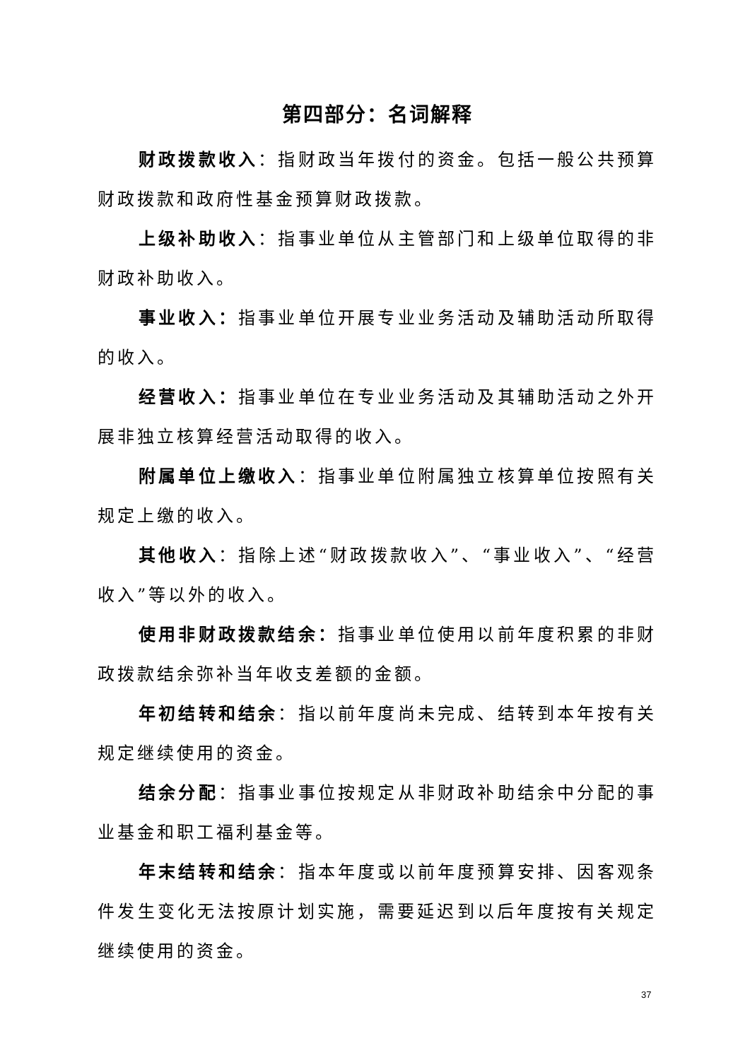第四部分：名词解释
财政拨款收入：指财政当年拨付的资金。包括一般公共预算财政拨款和政府性基金预算财政拨款。
上级补助收入：指事业单位从主管部门和上级单位取得的非财政补助收入。
事业收入：指事业单位开展专业业务活动及辅助活动所取得的收入。
经营收入：指事业单位在专业业务活动及其辅助活动之外开展非独立核算经营活动取得的收入。
附属单位上缴收入：指事业单位附属独立核算单位按照有关规定上缴的收入。
其他收入：指除上述“财政拨款收入”、“事业收入”、“经营收入”等以外的收入。
使用非财政拨款结余：指事业单位使用以前年度积累的非财政拨款结余弥补当年收支差额的金额。
年初结转和结余：指以前年度尚未完成、结转到本年按有关规定继续使用的资金。
结余分配：指事业事位按规定从非财政补助结余中分配的事业基金和职工福利基金等。
年末结转和结余：指本年度或以前年度预算安排、因客观条件发生变化无法按原计划实施，需要延迟到以后年度按有关规定继续使用的资金。
37